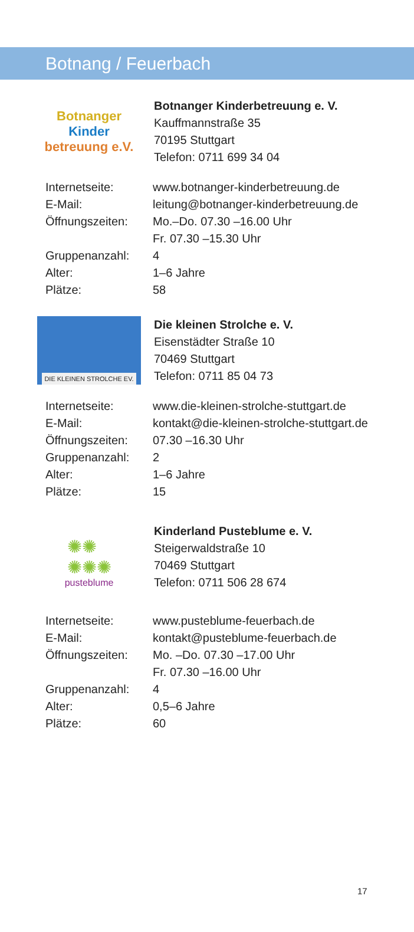Botnang / Feuerbach
Botnanger
Kinder
betreuung e.V.
Botnanger Kinderbetreuung e. V.
Kauffmannstraße 35
70195 Stuttgart
Telefon: 0711 699 34 04
| Internetseite: | www.botnanger-kinderbetreuung.de |
| E-Mail: | leitung@botnanger-kinderbetreuung.de |
| Öffnungszeiten: | Mo.–Do. 07.30 –16.00 Uhr Fr. 07.30 –15.30 Uhr |
| Gruppenanzahl: | 4 |
| Alter: | 1–6 Jahre |
| Plätze: | 58 |
DIE KLEINEN STROLCHE EV.
Die kleinen Strolche e. V.
Eisenstädter Straße 10
70469 Stuttgart
Telefon: 0711 85 04 73
| Internetseite: | www.die-kleinen-strolche-stuttgart.de |
| E-Mail: | kontakt@die-kleinen-strolche-stuttgart.de |
| Öffnungszeiten: | 07.30 –16.30 Uhr |
| Gruppenanzahl: | 2 |
| Alter: | 1–6 Jahre |
| Plätze: | 15 |
✺✺
✺✺✺
pusteblume
Kinderland Pusteblume e. V.
Steigerwaldstraße 10
70469 Stuttgart
Telefon: 0711 506 28 674
| Internetseite: | www.pusteblume-feuerbach.de |
| E-Mail: | kontakt@pusteblume-feuerbach.de |
| Öffnungszeiten: | Mo. –Do. 07.30 –17.00 Uhr Fr. 07.30 –16.00 Uhr |
| Gruppenanzahl: | 4 |
| Alter: | 0,5–6 Jahre |
| Plätze: | 60 |
17